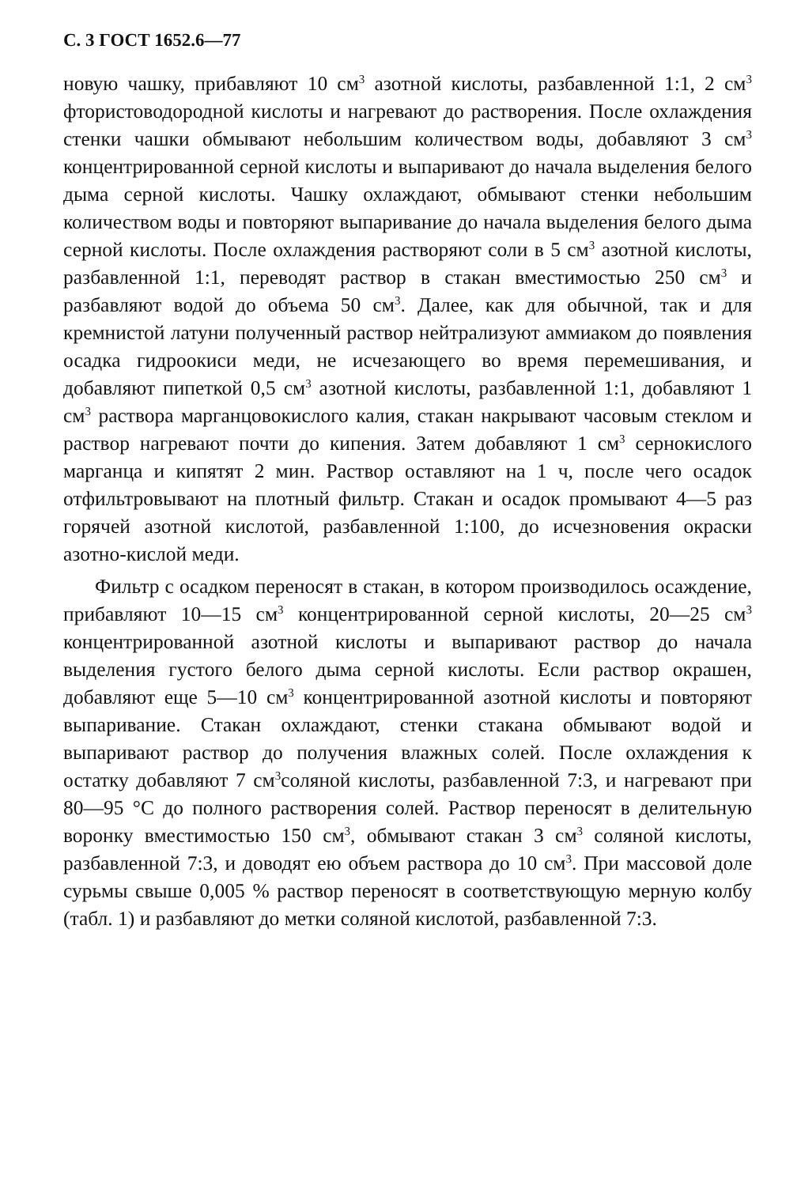С. 3 ГОСТ 1652.6—77
новую чашку, прибавляют 10 см<sup>3</sup> азотной кислоты, разбавленной 1:1, 2 см<sup>3</sup> фтористоводородной кислоты и нагревают до растворения. После охлаждения стенки чашки обмывают небольшим количеством воды, добавляют 3 см<sup>3</sup> концентрированной серной кислоты и выпаривают до начала выделения белого дыма серной кислоты. Чашку охлаждают, обмывают стенки небольшим количеством воды и повторяют выпаривание до начала выделения белого дыма серной кислоты. После охлаждения растворяют соли в 5 см<sup>3</sup> азотной кислоты, разбавленной 1:1, переводят раствор в стакан вместимостью 250 см<sup>3</sup> и разбавляют водой до объема 50 см<sup>3</sup>. Далее, как для обычной, так и для кремнистой латуни полученный раствор нейтрализуют аммиаком до появления осадка гидроокиси меди, не исчезающего во время перемешивания, и добавляют пипеткой 0,5 см<sup>3</sup> азотной кислоты, разбавленной 1:1, добавляют 1 см<sup>3</sup> раствора марганцовокислого калия, стакан накрывают часовым стеклом и раствор нагревают почти до кипения. Затем добавляют 1 см<sup>3</sup> сернокислого марганца и кипятят 2 мин. Раствор оставляют на 1 ч, после чего осадок отфильтровывают на плотный фильтр. Стакан и осадок промывают 4—5 раз горячей азотной кислотой, разбавленной 1:100, до исчезновения окраски азотно-кислой меди.
Фильтр с осадком переносят в стакан, в котором производилось осаждение, прибавляют 10—15 см<sup>3</sup> концентрированной серной кислоты, 20—25 см<sup>3</sup> концентрированной азотной кислоты и выпаривают раствор до начала выделения густого белого дыма серной кислоты. Если раствор окрашен, добавляют еще 5—10 см<sup>3</sup> концентрированной азотной кислоты и повторяют выпаривание. Стакан охлаждают, стенки стакана обмывают водой и выпаривают раствор до получения влажных солей. После охлаждения к остатку добавляют 7 см<sup>3</sup>соляной кислоты, разбавленной 7:3, и нагревают при 80—95 °С до полного растворения солей. Раствор переносят в делительную воронку вместимостью 150 см<sup>3</sup>, обмывают стакан 3 см<sup>3</sup> соляной кислоты, разбавленной 7:3, и доводят ею объем раствора до 10 см<sup>3</sup>. При массовой доле сурьмы свыше 0,005 % раствор переносят в соответствующую мерную колбу (табл. 1) и разбавляют до метки соляной кислотой, разбавленной 7:3.